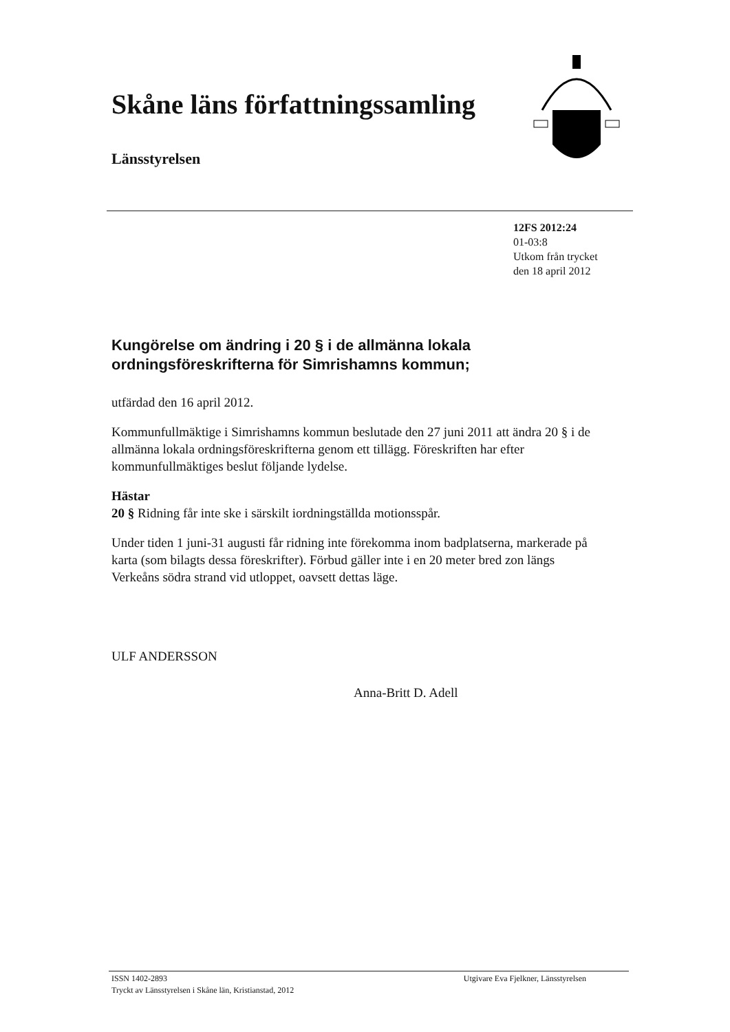Skåne läns författningssamling
Länsstyrelsen
12FS 2012:24
01-03:8
Utkom från trycket
den 18 april 2012
Kungörelse om ändring i 20 § i de allmänna lokala ordningsföreskrifterna för Simrishamns kommun;
utfärdad den 16 april 2012.
Kommunfullmäktige i Simrishamns kommun beslutade den 27 juni 2011 att ändra 20 § i de allmänna lokala ordningsföreskrifterna genom ett tillägg. Föreskriften har efter kommunfullmäktiges beslut följande lydelse.
Hästar
20 § Ridning får inte ske i särskilt iordningställda motionsspår.
Under tiden 1 juni-31 augusti får ridning inte förekomma inom badplatserna, markerade på karta (som bilagts dessa föreskrifter). Förbud gäller inte i en 20 meter bred zon längs Verkeåns södra strand vid utloppet, oavsett dettas läge.
ULF ANDERSSON
Anna-Britt D. Adell
ISSN 1402-2893
Tryckt av Länsstyrelsen i Skåne län, Kristianstad, 2012
Utgivare Eva Fjelkner, Länsstyrelsen